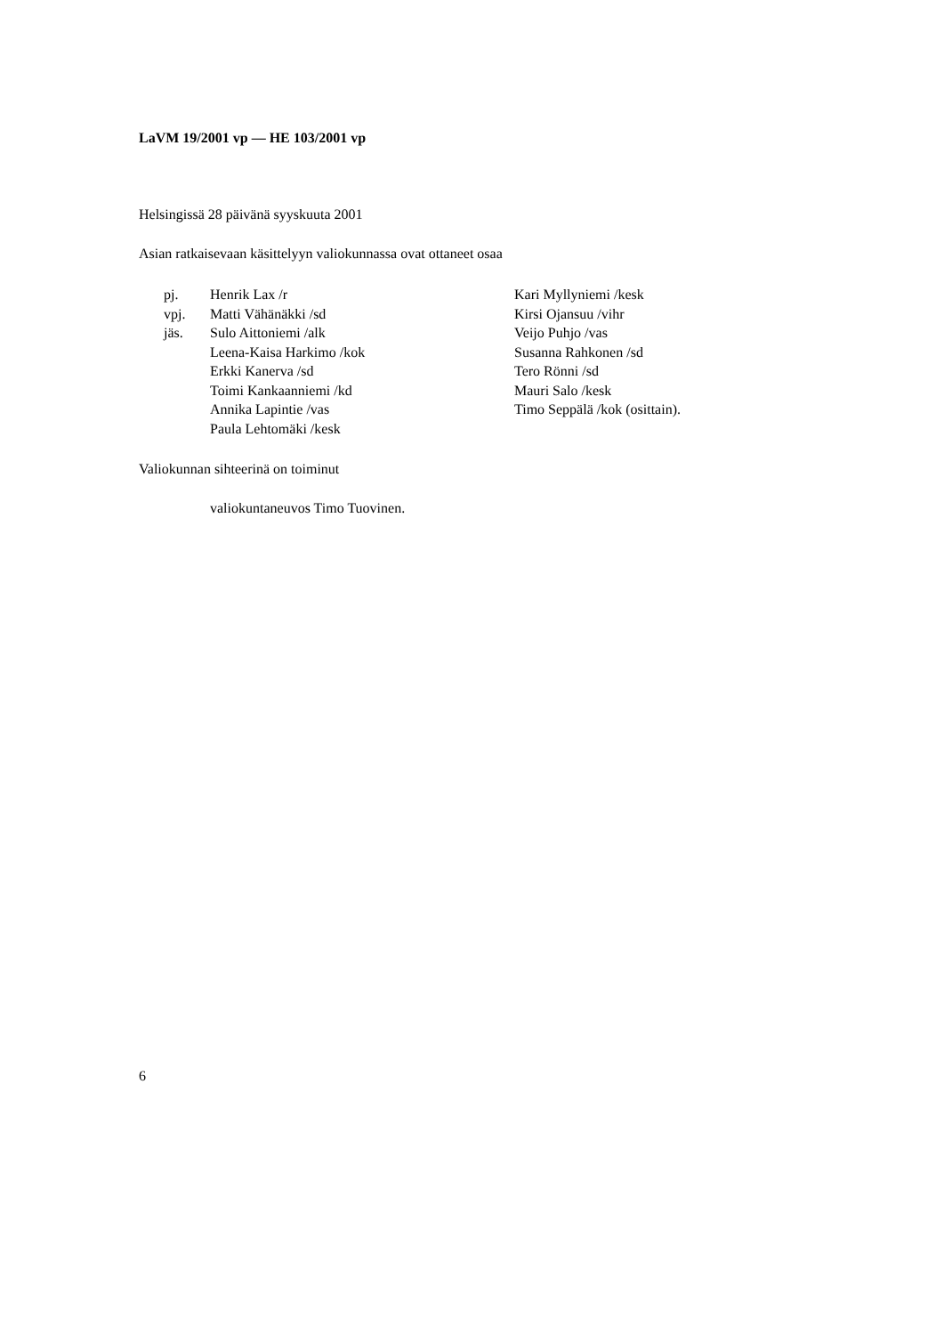LaVM 19/2001 vp — HE 103/2001 vp
Helsingissä 28 päivänä syyskuuta 2001
Asian ratkaisevaan käsittelyyn valiokunnassa ovat ottaneet osaa
pj. Henrik Lax /r vpj. Matti Vähänäkki /sd jäs. Sulo Aittoniemi /alk Leena-Kaisa Harkimo /kok Erkki Kanerva /sd Toimi Kankaanniemi /kd Annika Lapintie /vas Paula Lehtomäki /kesk
Kari Myllyniemi /kesk
Kirsi Ojansuu /vihr
Veijo Puhjo /vas
Susanna Rahkonen /sd
Tero Rönni /sd
Mauri Salo /kesk
Timo Seppälä /kok (osittain).
Valiokunnan sihteerinä on toiminut
valiokuntaneuvos Timo Tuovinen.
6